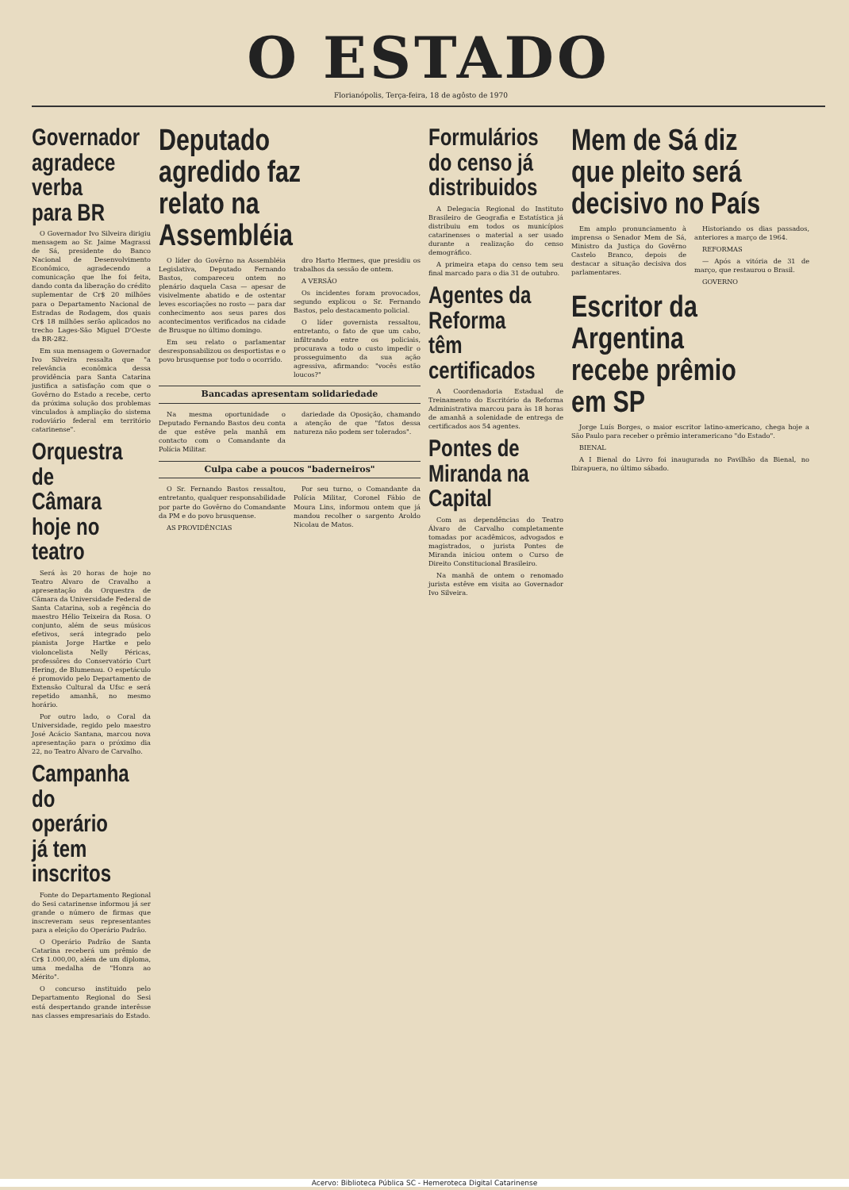O ESTADO
Florianópolis, Terça-feira, 18 de agôsto de 1970
Governador agradece verba para BR
O Governador Ivo Silveira dirigiu mensagem ao Sr. Jaime Magrassi de Sá, presidente do Banco Nacional de Desenvolvimento Econômico, agradecendo a comunicação que lhe foi feita, dando conta da liberação do crédito suplementar de Cr$ 20 milhões para o Departamento Nacional de Estradas de Rodagem, dos quais Cr$ 18 milhões serão aplicados no trecho Lages-São Miguel D'Oeste da BR-282.
Em sua mensagem o Governador Ivo Silveira ressalta que "a relevância econômica dessa providência para Santa Catarina justifica a satisfação com que o Govêrno do Estado a recebe, certo da próxima solução dos problemas vinculados à ampliação do sistema rodoviário federal em território catarinense".
Orquestra de Câmara hoje no teatro
Será às 20 horas de hoje no Teatro Alvaro de Cravalho a apresentação da Orquestra de Câmara da Universidade Federal de Santa Catarina, sob a regência do maestro Hélio Teixeira da Rosa. O conjunto, além de seus músicos efetivos, será integrado pelo pianista Jorge Hartke e pelo violoncelista Nelly Péricas, professôres do Conservatório Curt Hering, de Blumenau. O espetáculo é promovido pelo Departamento de Extensão Cultural da Ufsc e será repetido amanhã, no mesmo horário.
Por outro lado, o Coral da Universidade, regido pelo maestro José Acácio Santana, marcou nova apresentação para o próximo dia 22, no Teatro Álvaro de Carvalho.
Campanha do operário já tem inscritos
Fonte do Departamento Regional do Sesi catarinense informou já ser grande o número de firmas que inscreveram seus representantes para a eleição do Operário Padrão.
O Operário Padrão de Santa Catarina receberá um prêmio de Cr$ 1.000,00, além de um diploma, uma medalha de "Honra ao Mérito".
O concurso instituido pelo Departamento Regional do Sesi está despertando grande interêsse nas classes empresariais do Estado.
Deputado agredido faz relato na Assembléia
O líder do Govêrno na Assembléia Legislativa, Deputado Fernando Bastos, compareceu ontem no plenário daquela Casa — apesar de visivelmente abatido e de ostentar leves escoriações no rosto — para dar conhecimento aos seus pares dos acontecimentos verificados na cidade de Brusque no último domingo.
Em seu relato o parlamentar desresponsabilizou os desportistas e o povo brusquense por todo o ocorrido.
dro Harto Hermes, que presidiu os trabalhos da sessão de ontem.
A VERSÃO
Os incidentes foram provocados, segundo explicou o Sr. Fernando Bastos, pelo destacamento policial.
O líder governista ressaltou, entretanto, o fato de que um cabo, infiltrando entre os policiais, procurava a todo o custo impedir o prosseguimento da sua ação agressiva, afirmando: "vocês estão loucos?"
Bancadas apresentam solidariedade
Na mesma oportunidade o Deputado Fernando Bastos deu conta de que estêve pela manhã em contacto com o Comandante da Polícia Militar.
dariedade da Oposição, chamando a atenção de que "fatos dessa natureza não podem ser tolerados".
Culpa cabe a poucos "baderneiros"
O Sr. Fernando Bastos ressaltou, entretanto, qualquer responsabilidade por parte do Govêrno do Comandante da PM e do povo brusquense.
AS PROVIDÊNCIAS
Por seu turno, o Comandante da Polícia Militar, Coronel Fábio de Moura Lins, informou ontem que já mandou recolher o sargento Aroldo Nicolau de Matos.
Formulários do censo já distribuidos
A Delegacia Regional do Instituto Brasileiro de Geografia e Estatística já distribuiu em todos os municípios catarinenses o material a ser usado durante a realização do censo demográfico.
A primeira etapa do censo tem seu final marcado para o dia 31 de outubro.
Agentes da Reforma têm certificados
A Coordenadoria Estadual de Treinamento do Escritório da Reforma Administrativa marcou para às 18 horas de amanhã a solenidade de entrega de certificados aos 54 agentes.
Pontes de Miranda na Capital
Com as dependências do Teatro Álvaro de Carvalho completamente tomadas por acadêmicos, advogados e magistrados, o jurista Pontes de Miranda iniciou ontem o Curso de Direito Constitucional Brasileiro.
Na manhã de ontem o renomado jurista estêve em visita ao Governador Ivo Silveira.
Mem de Sá diz que pleito será decisivo no País
Em amplo pronunciamento à imprensa o Senador Mem de Sá, Ministro da Justiça do Govêrno Castelo Branco, depois de destacar a situação decisiva dos parlamentares.
Historiando os dias passados, anteriores a março de 1964.
REFORMAS
— Após a vitória de 31 de março, que restaurou o Brasil.
GOVERNO
Escritor da Argentina recebe prêmio em SP
Jorge Luís Borges, o maior escritor latino-americano, chega hoje a São Paulo para receber o prêmio interamericano "do Estado".
BIENAL
A I Bienal do Livro foi inaugurada no Pavilhão da Bienal, no Ibirapuera, no último sábado.
Acervo: Biblioteca Pública SC - Hemeroteca Digital Catarinense